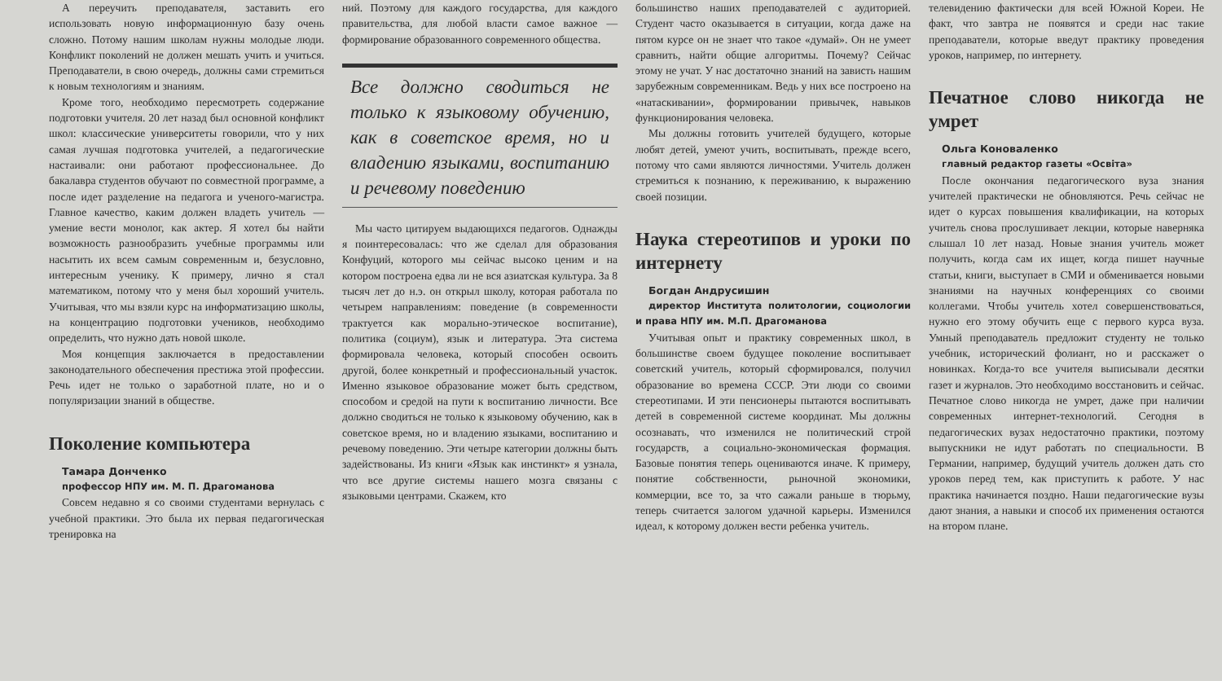А переучить преподавателя, заставить его использовать новую информационную базу очень сложно. Потому нашим школам нужны молодые люди. Конфликт поколений не должен мешать учить и учиться. Преподаватели, в свою очередь, должны сами стремиться к новым технологиям и знаниям.
Кроме того, необходимо пересмотреть содержание подготовки учителя. 20 лет назад был основной конфликт школ: классические университеты говорили, что у них самая лучшая подготовка учителей, а педагогические настаивали: они работают профессиональнее. До бакалавра студентов обучают по совместной программе, а после идет разделение на педагога и ученого-магистра. Главное качество, каким должен владеть учитель — умение вести монолог, как актер. Я хотел бы найти возможность разнообразить учебные программы или насытить их всем самым современным и, безусловно, интересным ученику. К примеру, лично я стал математиком, потому что у меня был хороший учитель. Учитывая, что мы взяли курс на информатизацию школы, на концентрацию подготовки учеников, необходимо определить, что нужно дать новой школе.
Моя концепция заключается в предоставлении законодательного обеспечения престижа этой профессии. Речь идет не только о заработной плате, но и о популяризации знаний в обществе.
Поколение компьютера
Тамара Донченко
профессор НПУ им. М. П. Драгоманова
Совсем недавно я со своими студентами вернулась с учебной практики. Это была их первая педагогическая тренировка на
ний. Поэтому для каждого государства, для каждого правительства, для любой власти самое важное — формирование образованного современного общества.
Все должно сводиться не только к языковому обучению, как в советское время, но и владению языками, воспитанию и речевому поведению
Мы часто цитируем выдающихся педагогов. Однажды я поинтересовалась: что же сделал для образования Конфуций, которого мы сейчас высоко ценим и на котором построена едва ли не вся азиатская культура. За 8 тысяч лет до н.э. он открыл школу, которая работала по четырем направлениям: поведение (в современности трактуется как морально-этическое воспитание), политика (социум), язык и литература. Эта система формировала человека, который способен освоить другой, более конкретный и профессиональный участок. Именно языковое образование может быть средством, способом и средой на пути к воспитанию личности. Все должно сводиться не только к языковому обучению, как в советское время, но и владению языками, воспитанию и речевому поведению. Эти четыре категории должны быть задействованы. Из книги «Язык как инстинкт» я узнала, что все другие системы нашего мозга связаны с языковыми центрами. Скажем, кто
большинство наших преподавателей с аудиторией. Студент часто оказывается в ситуации, когда даже на пятом курсе он не знает что такое «думай». Он не умеет сравнить, найти общие алгоритмы. Почему? Сейчас этому не учат. У нас достаточно знаний на зависть нашим зарубежным современникам. Ведь у них все построено на «натаскивании», формировании привычек, навыков функционирования человека.
Мы должны готовить учителей будущего, которые любят детей, умеют учить, воспитывать, прежде всего, потому что сами являются личностями. Учитель должен стремиться к познанию, к переживанию, к выражению своей позиции.
Наука стереотипов и уроки по интернету
Богдан Андрусишин
директор Института политологии, социологии и права НПУ им. М.П. Драгоманова
Учитывая опыт и практику современных школ, в большинстве своем будущее поколение воспитывает советский учитель, который сформировался, получил образование во времена СССР. Эти люди со своими стереотипами. И эти пенсионеры пытаются воспитывать детей в современной системе координат. Мы должны осознавать, что изменился не политический строй государств, а социально-экономическая формация. Базовые понятия теперь оцениваются иначе. К примеру, понятие собственности, рыночной экономики, коммерции, все то, за что сажали раньше в тюрьму, теперь считается залогом удачной карьеры. Изменился идеал, к которому должен вести ребенка учитель.
телевидению фактически для всей Южной Кореи. Не факт, что завтра не появятся и среди нас такие преподаватели, которые введут практику проведения уроков, например, по интернету.
Печатное слово никогда не умрет
Ольга Коноваленко
главный редактор газеты «Освіта»
После окончания педагогического вуза знания учителей практически не обновляются. Речь сейчас не идет о курсах повышения квалификации, на которых учитель снова прослушивает лекции, которые наверняка слышал 10 лет назад. Новые знания учитель может получить, когда сам их ищет, когда пишет научные статьи, книги, выступает в СМИ и обменивается новыми знаниями на научных конференциях со своими коллегами. Чтобы учитель хотел совершенствоваться, нужно его этому обучить еще с первого курса вуза. Умный преподаватель предложит студенту не только учебник, исторический фолиант, но и расскажет о новинках. Когда-то все учителя выписывали десятки газет и журналов. Это необходимо восстановить и сейчас. Печатное слово никогда не умрет, даже при наличии современных интернет-технологий. Сегодня в педагогических вузах недостаточно практики, поэтому выпускники не идут работать по специальности. В Германии, например, будущий учитель должен дать сто уроков перед тем, как приступить к работе. У нас практика начинается поздно. Наши педагогические вузы дают знания, а навыки и способ их применения остаются на втором плане.